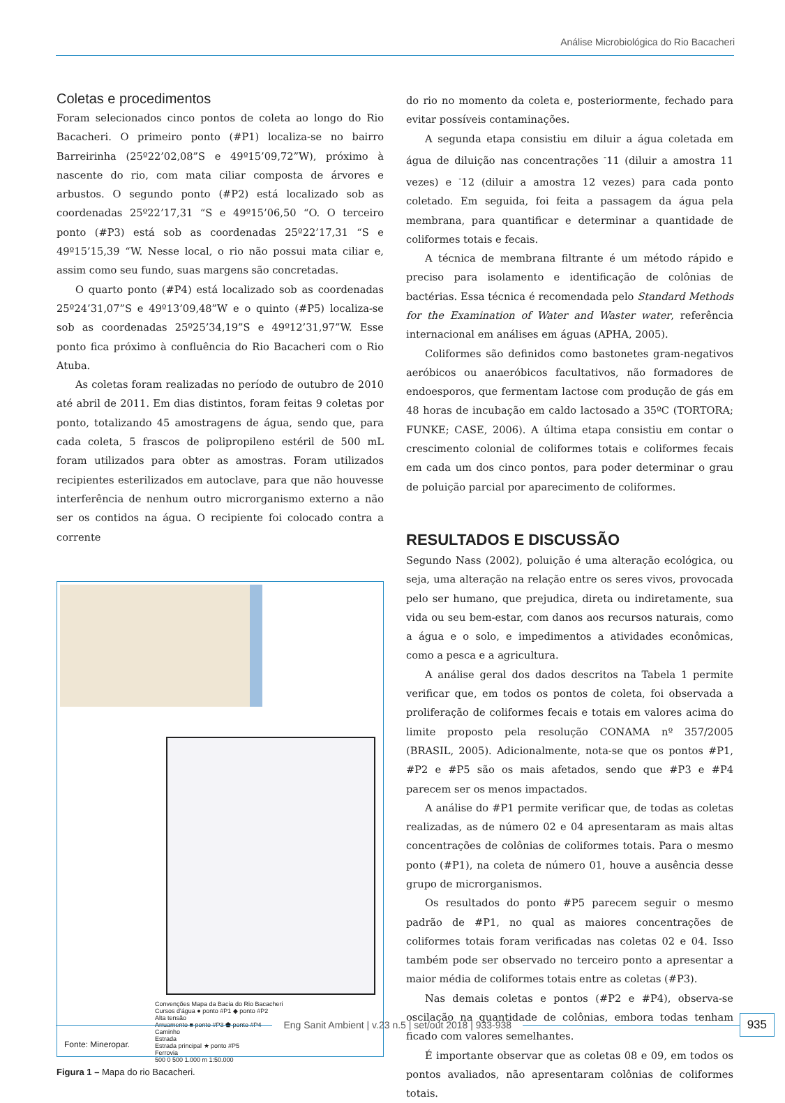Análise Microbiológica do Rio Bacacheri
Coletas e procedimentos
Foram selecionados cinco pontos de coleta ao longo do Rio Bacacheri. O primeiro ponto (#P1) localiza-se no bairro Barreirinha (25º22’02,08”S e 49º15’09,72”W), próximo à nascente do rio, com mata ciliar composta de árvores e arbustos. O segundo ponto (#P2) está localizado sob as coordenadas 25º22’17,31 “S e 49º15’06,50 “O. O terceiro ponto (#P3) está sob as coordenadas 25º22’17,31 “S e 49º15’15,39 “W. Nesse local, o rio não possui mata ciliar e, assim como seu fundo, suas margens são concretadas.
O quarto ponto (#P4) está localizado sob as coordenadas 25º24’31,07”S e 49º13’09,48”W e o quinto (#P5) localiza-se sob as coordenadas 25º25’34,19”S e 49º12’31,97”W. Esse ponto fica próximo à confluência do Rio Bacacheri com o Rio Atuba.
As coletas foram realizadas no período de outubro de 2010 até abril de 2011. Em dias distintos, foram feitas 9 coletas por ponto, totalizando 45 amostragens de água, sendo que, para cada coleta, 5 frascos de polipropileno estéril de 500 mL foram utilizados para obter as amostras. Foram utilizados recipientes esterilizados em autoclave, para que não houvesse interferência de nenhum outro microrganismo externo a não ser os contidos na água. O recipiente foi colocado contra a corrente
Convenções Mapa da Bacia do Rio Bacacheri
Cursos d'água ● ponto #P1 ◆ ponto #P2
Alta tensão
Arruamento ■ ponto #P3 ⬟ ponto #P4
Caminho
Estrada
Estrada principal ★ ponto #P5
Ferrovia
500 0 500 1.000 m 1:50.000
Fonte: Mineropar.
Figura 1 – Mapa do rio Bacacheri.
do rio no momento da coleta e, posteriormente, fechado para evitar possíveis contaminações.
A segunda etapa consistiu em diluir a água coletada em água de diluição nas concentrações <sup>-</sup>11 (diluir a amostra 11 vezes) e <sup>-</sup>12 (diluir a amostra 12 vezes) para cada ponto coletado. Em seguida, foi feita a passagem da água pela membrana, para quantificar e determinar a quantidade de coliformes totais e fecais.
A técnica de membrana filtrante é um método rápido e preciso para isolamento e identificação de colônias de bactérias. Essa técnica é recomendada pelo Standard Methods for the Examination of Water and Waster water, referência internacional em análises em águas (APHA, 2005).
Coliformes são definidos como bastonetes gram-negativos aeróbicos ou anaeróbicos facultativos, não formadores de endoesporos, que fermentam lactose com produção de gás em 48 horas de incubação em caldo lactosado a 35ºC (TORTORA; FUNKE; CASE, 2006). A última etapa consistiu em contar o crescimento colonial de coliformes totais e coliformes fecais em cada um dos cinco pontos, para poder determinar o grau de poluição parcial por aparecimento de coliformes.
RESULTADOS E DISCUSSÃO
Segundo Nass (2002), poluição é uma alteração ecológica, ou seja, uma alteração na relação entre os seres vivos, provocada pelo ser humano, que prejudica, direta ou indiretamente, sua vida ou seu bem-estar, com danos aos recursos naturais, como a água e o solo, e impedimentos a atividades econômicas, como a pesca e a agricultura.
A análise geral dos dados descritos na Tabela 1 permite verificar que, em todos os pontos de coleta, foi observada a proliferação de coliformes fecais e totais em valores acima do limite proposto pela resolução CONAMA nº 357/2005 (BRASIL, 2005). Adicionalmente, nota-se que os pontos #P1, #P2 e #P5 são os mais afetados, sendo que #P3 e #P4 parecem ser os menos impactados.
A análise do #P1 permite verificar que, de todas as coletas realizadas, as de número 02 e 04 apresentaram as mais altas concentrações de colônias de coliformes totais. Para o mesmo ponto (#P1), na coleta de número 01, houve a ausência desse grupo de microrganismos.
Os resultados do ponto #P5 parecem seguir o mesmo padrão de #P1, no qual as maiores concentrações de coliformes totais foram verificadas nas coletas 02 e 04. Isso também pode ser observado no terceiro ponto a apresentar a maior média de coliformes totais entre as coletas (#P3).
Nas demais coletas e pontos (#P2 e #P4), observa-se oscilação na quantidade de colônias, embora todas tenham ficado com valores semelhantes.
É importante observar que as coletas 08 e 09, em todos os pontos avaliados, não apresentaram colônias de coliformes totais.
Eng Sanit Ambient | v.23 n.5 | set/out 2018 | 933-938
935